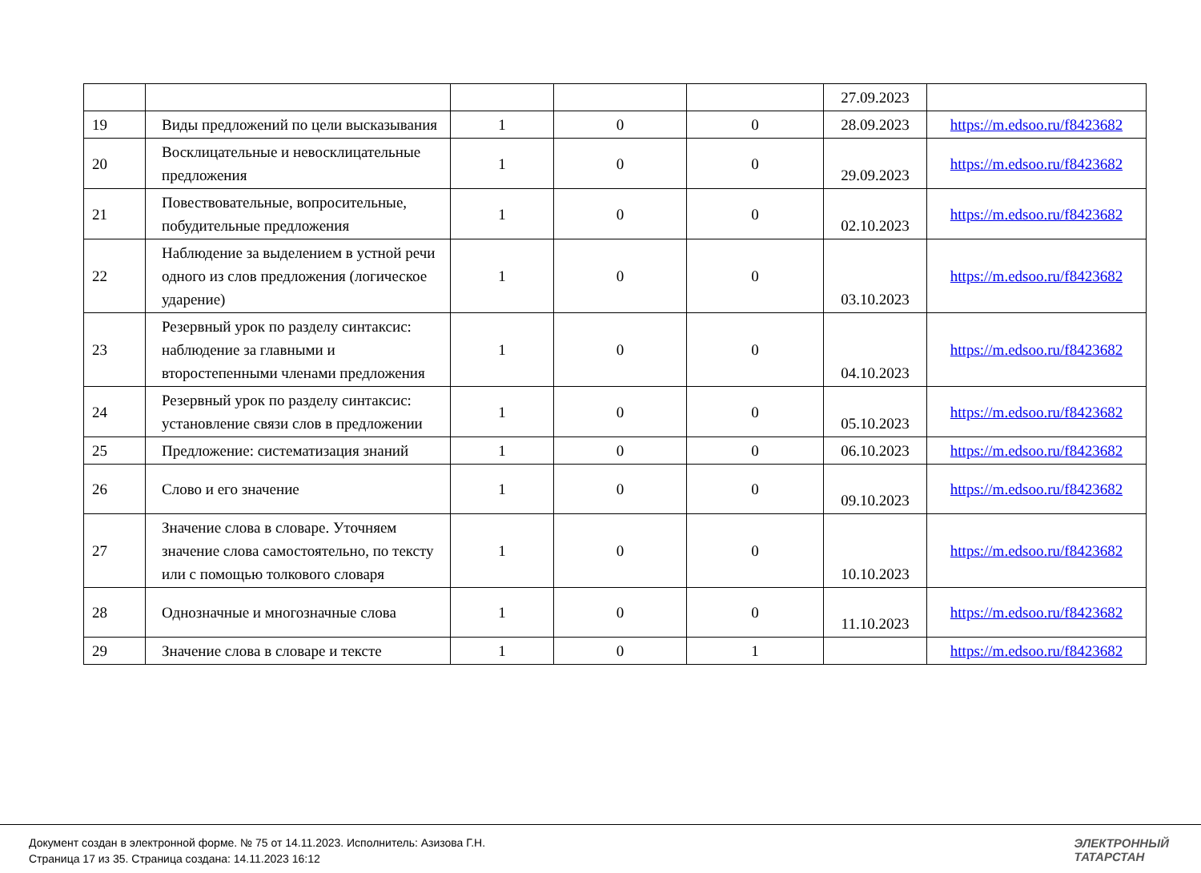| | | | | | 27.09.2023 | |
| 19 | Виды предложений по цели высказывания | 1 | 0 | 0 | 28.09.2023 | https://m.edsoo.ru/f8423682 |
| 20 | Восклицательные и невосклицательные предложения | 1 | 0 | 0 | 29.09.2023 | https://m.edsoo.ru/f8423682 |
| 21 | Повествовательные, вопросительные, побудительные предложения | 1 | 0 | 0 | 02.10.2023 | https://m.edsoo.ru/f8423682 |
| 22 | Наблюдение за выделением в устной речи одного из слов предложения (логическое ударение) | 1 | 0 | 0 | 03.10.2023 | https://m.edsoo.ru/f8423682 |
| 23 | Резервный урок по разделу синтаксис: наблюдение за главными и второстепенными членами предложения | 1 | 0 | 0 | 04.10.2023 | https://m.edsoo.ru/f8423682 |
| 24 | Резервный урок по разделу синтаксис: установление связи слов в предложении | 1 | 0 | 0 | 05.10.2023 | https://m.edsoo.ru/f8423682 |
| 25 | Предложение: систематизация знаний | 1 | 0 | 0 | 06.10.2023 | https://m.edsoo.ru/f8423682 |
| 26 | Слово и его значение | 1 | 0 | 0 | 09.10.2023 | https://m.edsoo.ru/f8423682 |
| 27 | Значение слова в словаре. Уточняем значение слова самостоятельно, по тексту или с помощью толкового словаря | 1 | 0 | 0 | 10.10.2023 | https://m.edsoo.ru/f8423682 |
| 28 | Однозначные и многозначные слова | 1 | 0 | 0 | 11.10.2023 | https://m.edsoo.ru/f8423682 |
| 29 | Значение слова в словаре и тексте | 1 | 0 | 1 | | https://m.edsoo.ru/f8423682 |
Документ создан в электронной форме. № 75 от 14.11.2023. Исполнитель: Азизова Г.Н.
Страница 17 из 35. Страница создана: 14.11.2023 16:12
ЭЛЕКТРОННЫЙ
ТАТАРСТАН